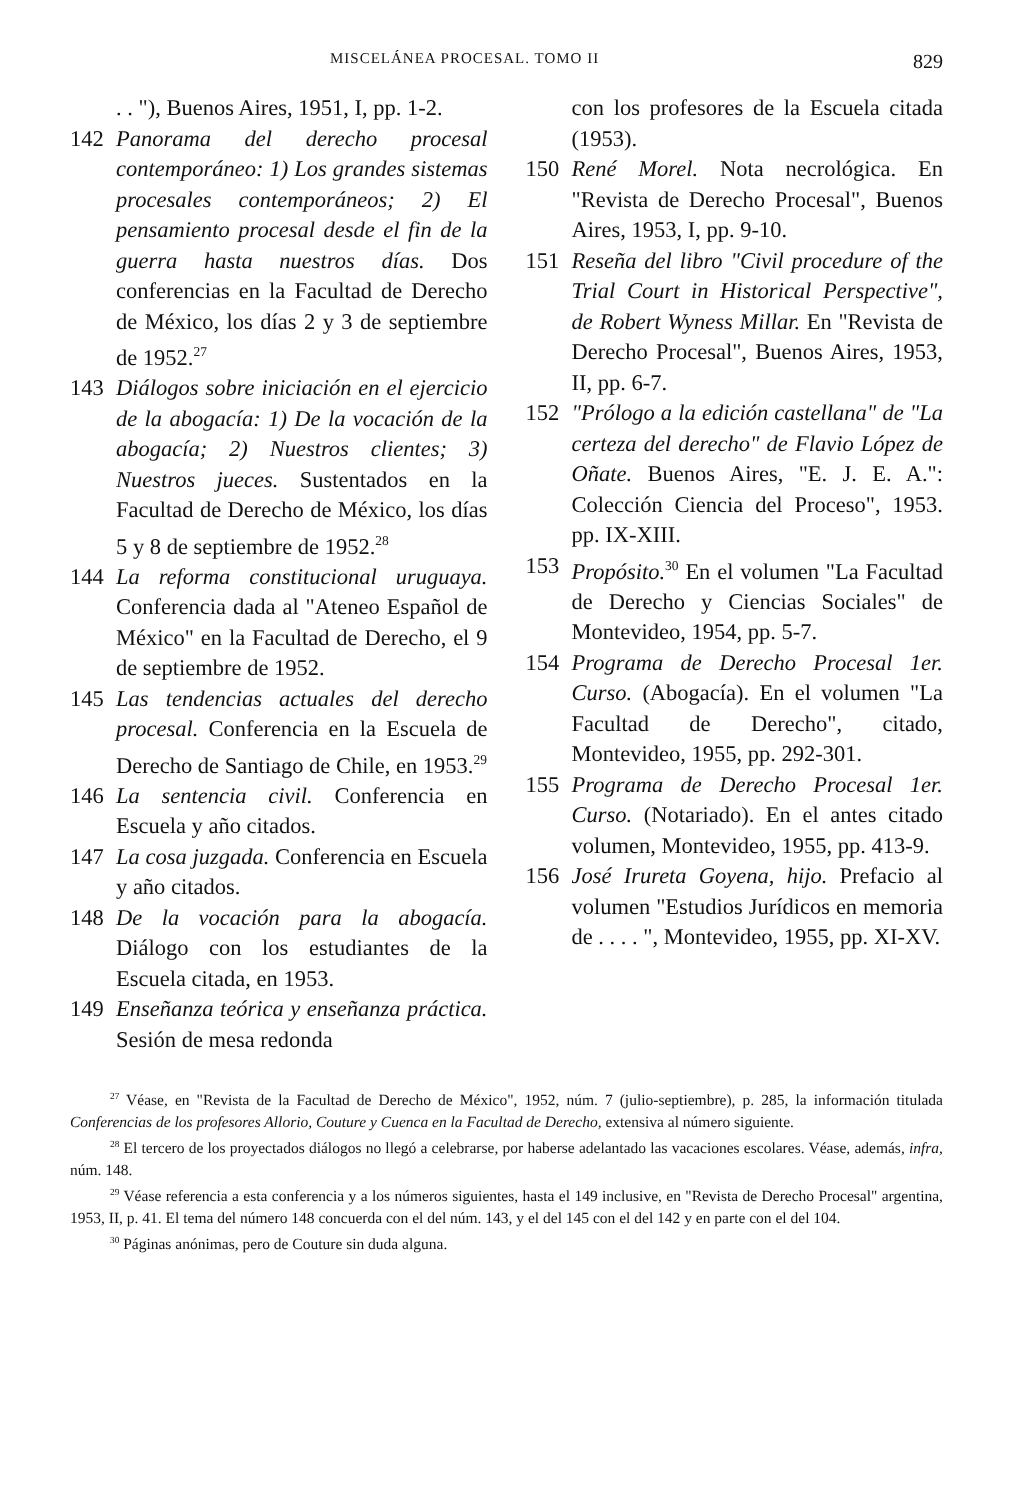MISCELÁNEA PROCESAL. TOMO II 829
. . "), Buenos Aires, 1951, I, pp. 1-2.
142 Panorama del derecho procesal contemporáneo: 1) Los grandes sistemas procesales contemporáneos; 2) El pensamiento procesal desde el fin de la guerra hasta nuestros días. Dos conferencias en la Facultad de Derecho de México, los días 2 y 3 de septiembre de 1952.<sup>27</sup>
143 Diálogos sobre iniciación en el ejercicio de la abogacía: 1) De la vocación de la abogacía; 2) Nuestros clientes; 3) Nuestros jueces. Sustentados en la Facultad de Derecho de México, los días 5 y 8 de septiembre de 1952.<sup>28</sup>
144 La reforma constitucional uruguaya. Conferencia dada al "Ateneo Español de México" en la Facultad de Derecho, el 9 de septiembre de 1952.
145 Las tendencias actuales del derecho procesal. Conferencia en la Escuela de Derecho de Santiago de Chile, en 1953.<sup>29</sup>
146 La sentencia civil. Conferencia en Escuela y año citados.
147 La cosa juzgada. Conferencia en Escuela y año citados.
148 De la vocación para la abogacía. Diálogo con los estudiantes de la Escuela citada, en 1953.
149 Enseñanza teórica y enseñanza práctica. Sesión de mesa redonda
con los profesores de la Escuela citada (1953).
150 René Morel. Nota necrológica. En "Revista de Derecho Procesal", Buenos Aires, 1953, I, pp. 9-10.
151 Reseña del libro "Civil procedure of the Trial Court in Historical Perspective", de Robert Wyness Millar. En "Revista de Derecho Procesal", Buenos Aires, 1953, II, pp. 6-7.
152 "Prólogo a la edición castellana" de "La certeza del derecho" de Flavio López de Oñate. Buenos Aires, "E. J. E. A.": Colección Ciencia del Proceso", 1953. pp. IX-XIII.
153 Propósito.<sup>30</sup> En el volumen "La Facultad de Derecho y Ciencias Sociales" de Montevideo, 1954, pp. 5-7.
154 Programa de Derecho Procesal 1er. Curso. (Abogacía). En el volumen "La Facultad de Derecho", citado, Montevideo, 1955, pp. 292-301.
155 Programa de Derecho Procesal 1er. Curso. (Notariado). En el antes citado volumen, Montevideo, 1955, pp. 413-9.
156 José Irureta Goyena, hijo. Prefacio al volumen "Estudios Jurídicos en memoria de . . . . ", Montevideo, 1955, pp. XI-XV.
<sup>27</sup> Véase, en "Revista de la Facultad de Derecho de México", 1952, núm. 7 (julio-septiembre), p. 285, la información titulada Conferencias de los profesores Allorio, Couture y Cuenca en la Facultad de Derecho, extensiva al número siguiente.
<sup>28</sup> El tercero de los proyectados diálogos no llegó a celebrarse, por haberse adelantado las vacaciones escolares. Véase, además, infra, núm. 148.
<sup>29</sup> Véase referencia a esta conferencia y a los números siguientes, hasta el 149 inclusive, en "Revista de Derecho Procesal" argentina, 1953, II, p. 41. El tema del número 148 concuerda con el del núm. 143, y el del 145 con el del 142 y en parte con el del 104.
<sup>30</sup> Páginas anónimas, pero de Couture sin duda alguna.